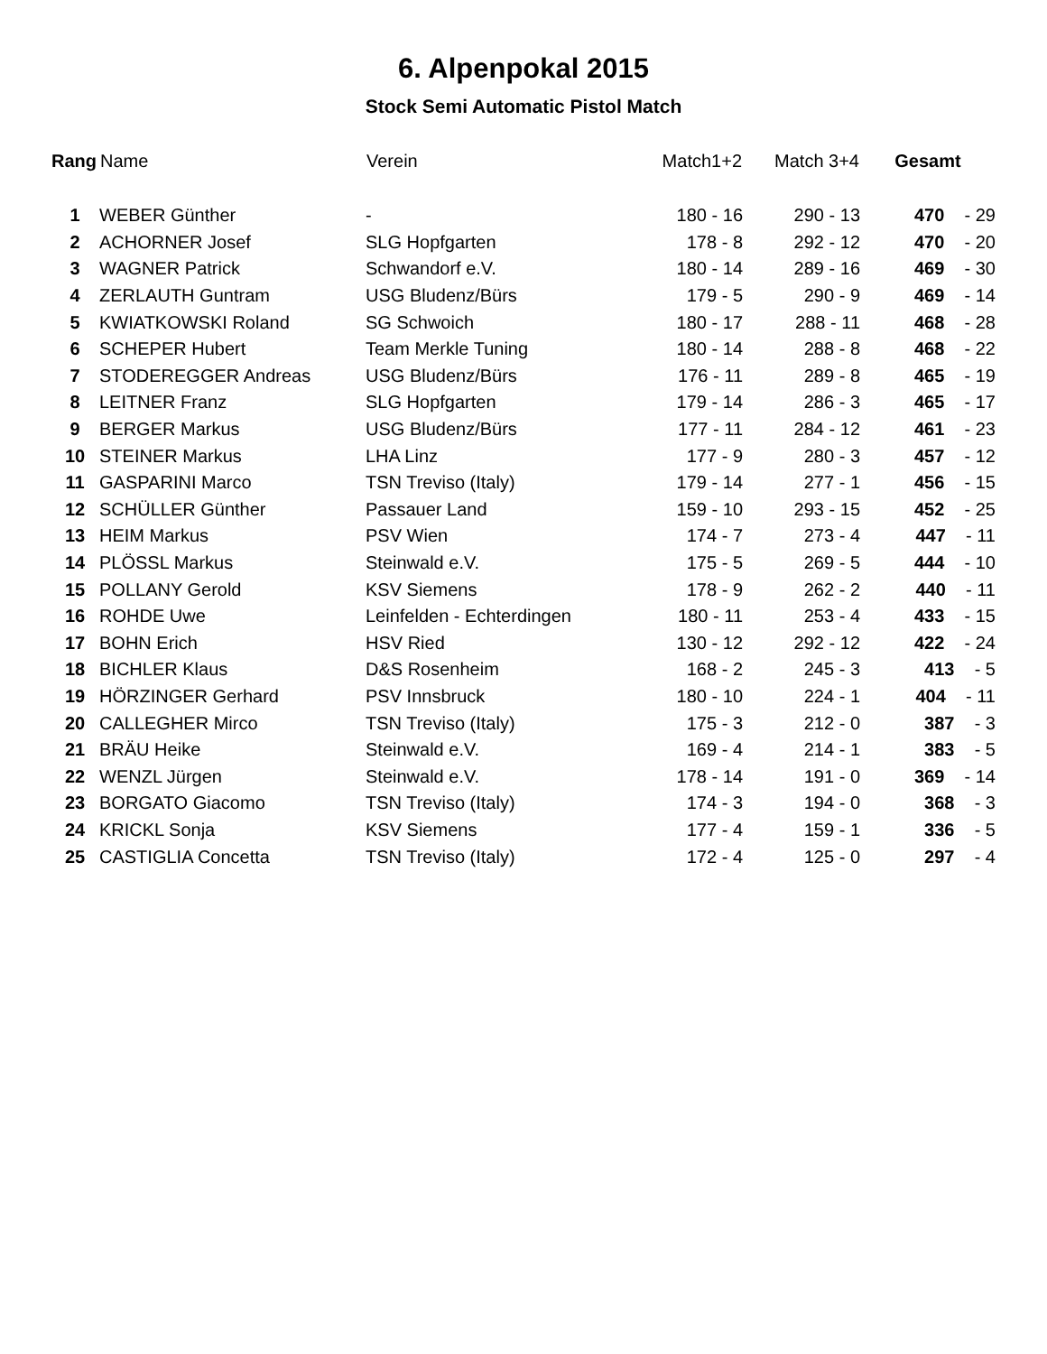6. Alpenpokal 2015
Stock Semi Automatic Pistol Match
| Rang | Name | Verein | Match1+2 | Match 3+4 | Gesamt |
| --- | --- | --- | --- | --- | --- |
| 1 | WEBER Günther | - | 180 - 16 | 290 - 13 | 470 - 29 |
| 2 | ACHORNER Josef | SLG Hopfgarten | 178 - 8 | 292 - 12 | 470 - 20 |
| 3 | WAGNER Patrick | Schwandorf e.V. | 180 - 14 | 289 - 16 | 469 - 30 |
| 4 | ZERLAUTH Guntram | USG Bludenz/Bürs | 179 - 5 | 290 - 9 | 469 - 14 |
| 5 | KWIATKOWSKI Roland | SG Schwoich | 180 - 17 | 288 - 11 | 468 - 28 |
| 6 | SCHEPER Hubert | Team Merkle Tuning | 180 - 14 | 288 - 8 | 468 - 22 |
| 7 | STODEREGGER Andreas | USG Bludenz/Bürs | 176 - 11 | 289 - 8 | 465 - 19 |
| 8 | LEITNER Franz | SLG Hopfgarten | 179 - 14 | 286 - 3 | 465 - 17 |
| 9 | BERGER Markus | USG Bludenz/Bürs | 177 - 11 | 284 - 12 | 461 - 23 |
| 10 | STEINER Markus | LHA Linz | 177 - 9 | 280 - 3 | 457 - 12 |
| 11 | GASPARINI Marco | TSN Treviso (Italy) | 179 - 14 | 277 - 1 | 456 - 15 |
| 12 | SCHÜLLER Günther | Passauer Land | 159 - 10 | 293 - 15 | 452 - 25 |
| 13 | HEIM Markus | PSV Wien | 174 - 7 | 273 - 4 | 447 - 11 |
| 14 | PLÖSSL Markus | Steinwald e.V. | 175 - 5 | 269 - 5 | 444 - 10 |
| 15 | POLLANY Gerold | KSV Siemens | 178 - 9 | 262 - 2 | 440 - 11 |
| 16 | ROHDE Uwe | Leinfelden - Echterdingen | 180 - 11 | 253 - 4 | 433 - 15 |
| 17 | BOHN Erich | HSV Ried | 130 - 12 | 292 - 12 | 422 - 24 |
| 18 | BICHLER Klaus | D&S Rosenheim | 168 - 2 | 245 - 3 | 413 - 5 |
| 19 | HÖRZINGER Gerhard | PSV Innsbruck | 180 - 10 | 224 - 1 | 404 - 11 |
| 20 | CALLEGHER Mirco | TSN Treviso (Italy) | 175 - 3 | 212 - 0 | 387 - 3 |
| 21 | BRÄU Heike | Steinwald e.V. | 169 - 4 | 214 - 1 | 383 - 5 |
| 22 | WENZL Jürgen | Steinwald e.V. | 178 - 14 | 191 - 0 | 369 - 14 |
| 23 | BORGATO Giacomo | TSN Treviso (Italy) | 174 - 3 | 194 - 0 | 368 - 3 |
| 24 | KRICKL Sonja | KSV Siemens | 177 - 4 | 159 - 1 | 336 - 5 |
| 25 | CASTIGLIA Concetta | TSN Treviso (Italy) | 172 - 4 | 125 - 0 | 297 - 4 |